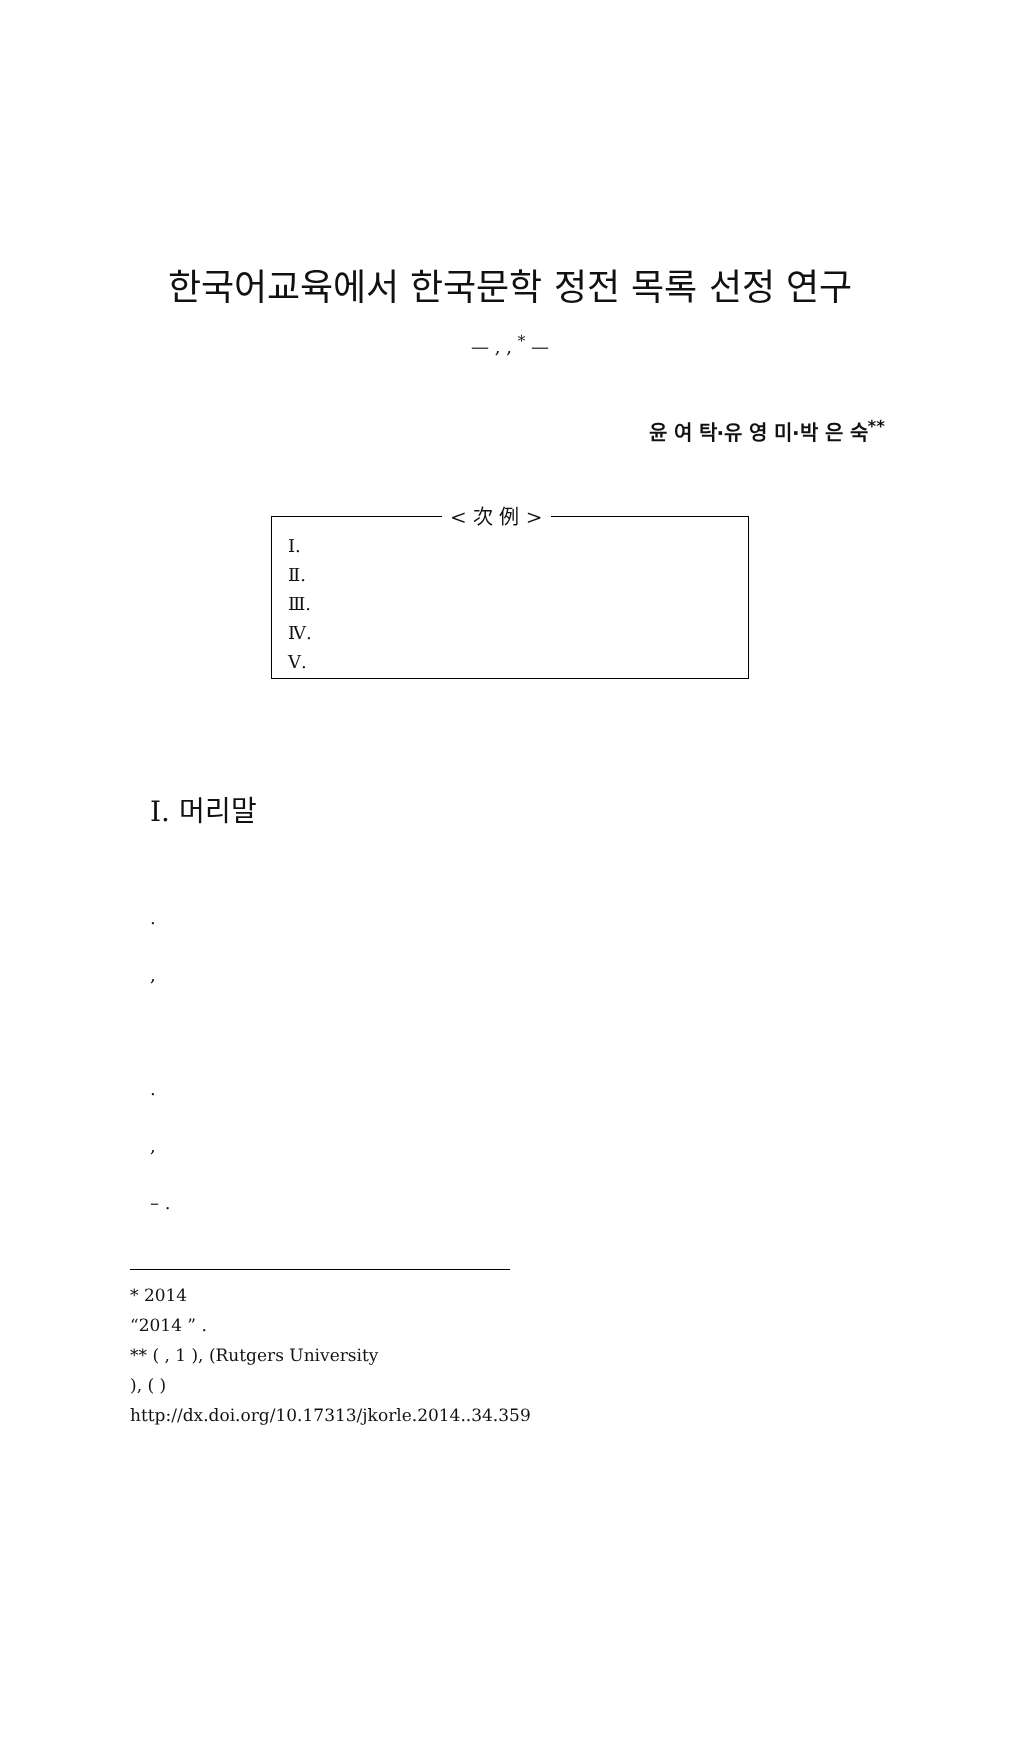한국어교육에서 한국문학 정전 목록 선정 연구
— , , <sup>*</sup> —
윤 여 탁·유 영 미·박 은 숙<sup>**</sup>
< 次 例 >
Ⅰ.
Ⅱ.
Ⅲ.
Ⅳ.
Ⅴ.
Ⅰ. 머리말
.
,
.
,
– .
* 2014
“2014 ” .
** ( , 1 ), (Rutgers University
), ( )
http://dx.doi.org/10.17313/jkorle.2014..34.359